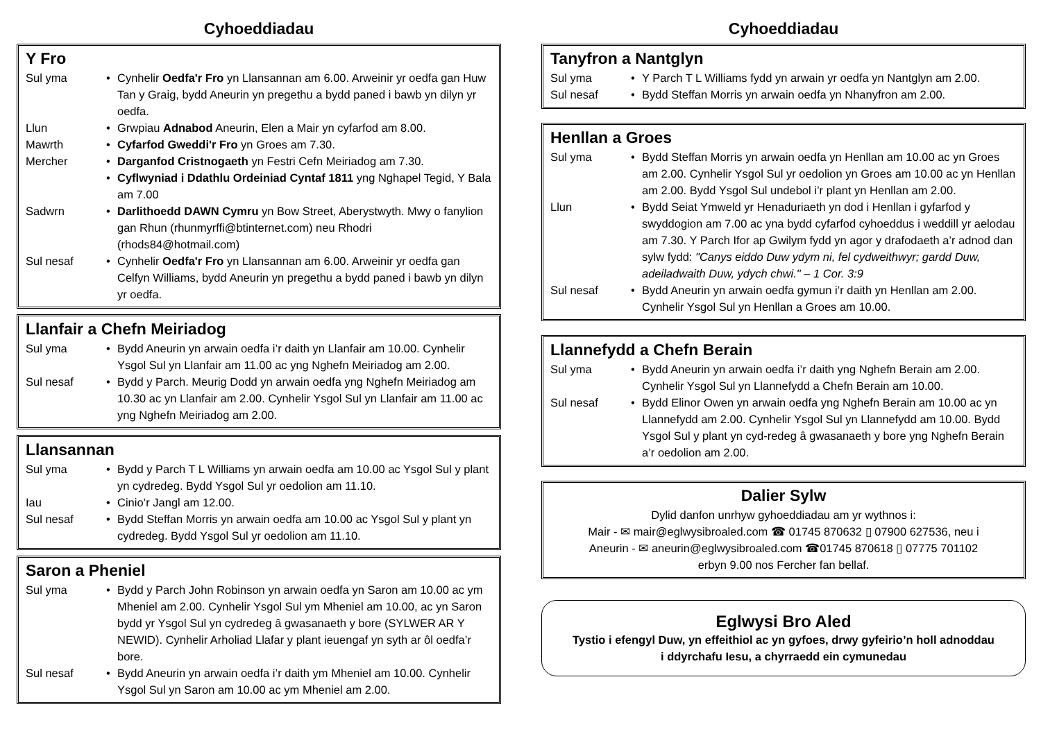Cyhoeddiadau
Y Fro
Sul yma Cynhelir Oedfa'r Fro yn Llansannan am 6.00. Arweinir yr oedfa gan Huw Tan y Graig, bydd Aneurin yn pregethu a bydd paned i bawb yn dilyn yr oedfa.
Llun Grwpiau Adnabod Aneurin, Elen a Mair yn cyfarfod am 8.00.
Mawrth Cyfarfod Gweddi'r Fro yn Groes am 7.30.
Mercher Darganfod Cristnogaeth yn Festri Cefn Meiriadog am 7.30.
Cyflwyniad i Ddathlu Ordeiniad Cyntaf 1811 yng Nghapel Tegid, Y Bala am 7.00
Sadwrn Darlithoedd DAWN Cymru yn Bow Street, Aberystwyth. Mwy o fanylion gan Rhun (rhunmyrffi@btinternet.com) neu Rhodri (rhods84@hotmail.com)
Sul nesaf Cynhelir Oedfa'r Fro yn Llansannan am 6.00. Arweinir yr oedfa gan Celfyn Williams, bydd Aneurin yn pregethu a bydd paned i bawb yn dilyn yr oedfa.
Llanfair a Chefn Meiriadog
Sul yma Bydd Aneurin yn arwain oedfa i’r daith yn Llanfair am 10.00. Cynhelir Ysgol Sul yn Llanfair am 11.00 ac yng Nghefn Meiriadog am 2.00.
Sul nesaf Bydd y Parch. Meurig Dodd yn arwain oedfa yng Nghefn Meiriadog am 10.30 ac yn Llanfair am 2.00. Cynhelir Ysgol Sul yn Llanfair am 11.00 ac yng Nghefn Meiriadog am 2.00.
Llansannan
Sul yma Bydd y Parch T L Williams yn arwain oedfa am 10.00 ac Ysgol Sul y plant yn cydredeg. Bydd Ysgol Sul yr oedolion am 11.10.
Iau Cinio’r Jangl am 12.00.
Sul nesaf Bydd Steffan Morris yn arwain oedfa am 10.00 ac Ysgol Sul y plant yn cydredeg. Bydd Ysgol Sul yr oedolion am 11.10.
Saron a Pheniel
Sul yma Bydd y Parch John Robinson yn arwain oedfa yn Saron am 10.00 ac ym Mheniel am 2.00. Cynhelir Ysgol Sul ym Mheniel am 10.00, ac yn Saron bydd yr Ysgol Sul yn cydredeg â gwasanaeth y bore (SYLWER AR Y NEWID). Cynhelir Arholiad Llafar y plant ieuengaf yn syth ar ôl oedfa’r bore.
Sul nesaf Bydd Aneurin yn arwain oedfa i’r daith ym Mheniel am 10.00. Cynhelir Ysgol Sul yn Saron am 10.00 ac ym Mheniel am 2.00.
Cyhoeddiadau
Tanyfron a Nantglyn
Sul yma Y Parch T L Williams fydd yn arwain yr oedfa yn Nantglyn am 2.00.
Sul nesaf Bydd Steffan Morris yn arwain oedfa yn Nhanyfron am 2.00.
Henllan a Groes
Sul yma Bydd Steffan Morris yn arwain oedfa yn Henllan am 10.00 ac yn Groes am 2.00. Cynhelir Ysgol Sul yr oedolion yn Groes am 10.00 ac yn Henllan am 2.00. Bydd Ysgol Sul undebol i’r plant yn Henllan am 2.00.
Llun Bydd Seiat Ymweld yr Henaduriaeth yn dod i Henllan i gyfarfod y swyddogion am 7.00 ac yna bydd cyfarfod cyhoeddus i weddill yr aelodau am 7.30. Y Parch Ifor ap Gwilym fydd yn agor y drafodaeth a’r adnod dan sylw fydd: "Canys eiddo Duw ydym ni, fel cydweithwyr; gardd Duw, adeiladwaith Duw, ydych chwi." – 1 Cor. 3:9
Sul nesaf Bydd Aneurin yn arwain oedfa gymun i’r daith yn Henllan am 2.00. Cynhelir Ysgol Sul yn Henllan a Groes am 10.00.
Llannefydd a Chefn Berain
Sul yma Bydd Aneurin yn arwain oedfa i’r daith yng Nghefn Berain am 2.00. Cynhelir Ysgol Sul yn Llannefydd a Chefn Berain am 10.00.
Sul nesaf Bydd Elinor Owen yn arwain oedfa yng Nghefn Berain am 10.00 ac yn Llannefydd am 2.00. Cynhelir Ysgol Sul yn Llannefydd am 10.00. Bydd Ysgol Sul y plant yn cyd-redeg â gwasanaeth y bore yng Nghefn Berain a’r oedolion am 2.00.
Dalier Sylw
Dylid danfon unrhyw gyhoeddiadau am yr wythnos i:
Mair - ✉ mair@eglwysibroaled.com ☎ 01745 870632 ▯ 07900 627536, neu i
Aneurin - ✉ aneurin@eglwysibroaled.com ☎01745 870618 ▯ 07775 701102
erbyn 9.00 nos Fercher fan bellaf.
Eglwysi Bro Aled
Tystio i efengyl Duw, yn effeithiol ac yn gyfoes, drwy gyfeirio’n holl adnoddau
i ddyrchafu Iesu, a chyrraedd ein cymunedau